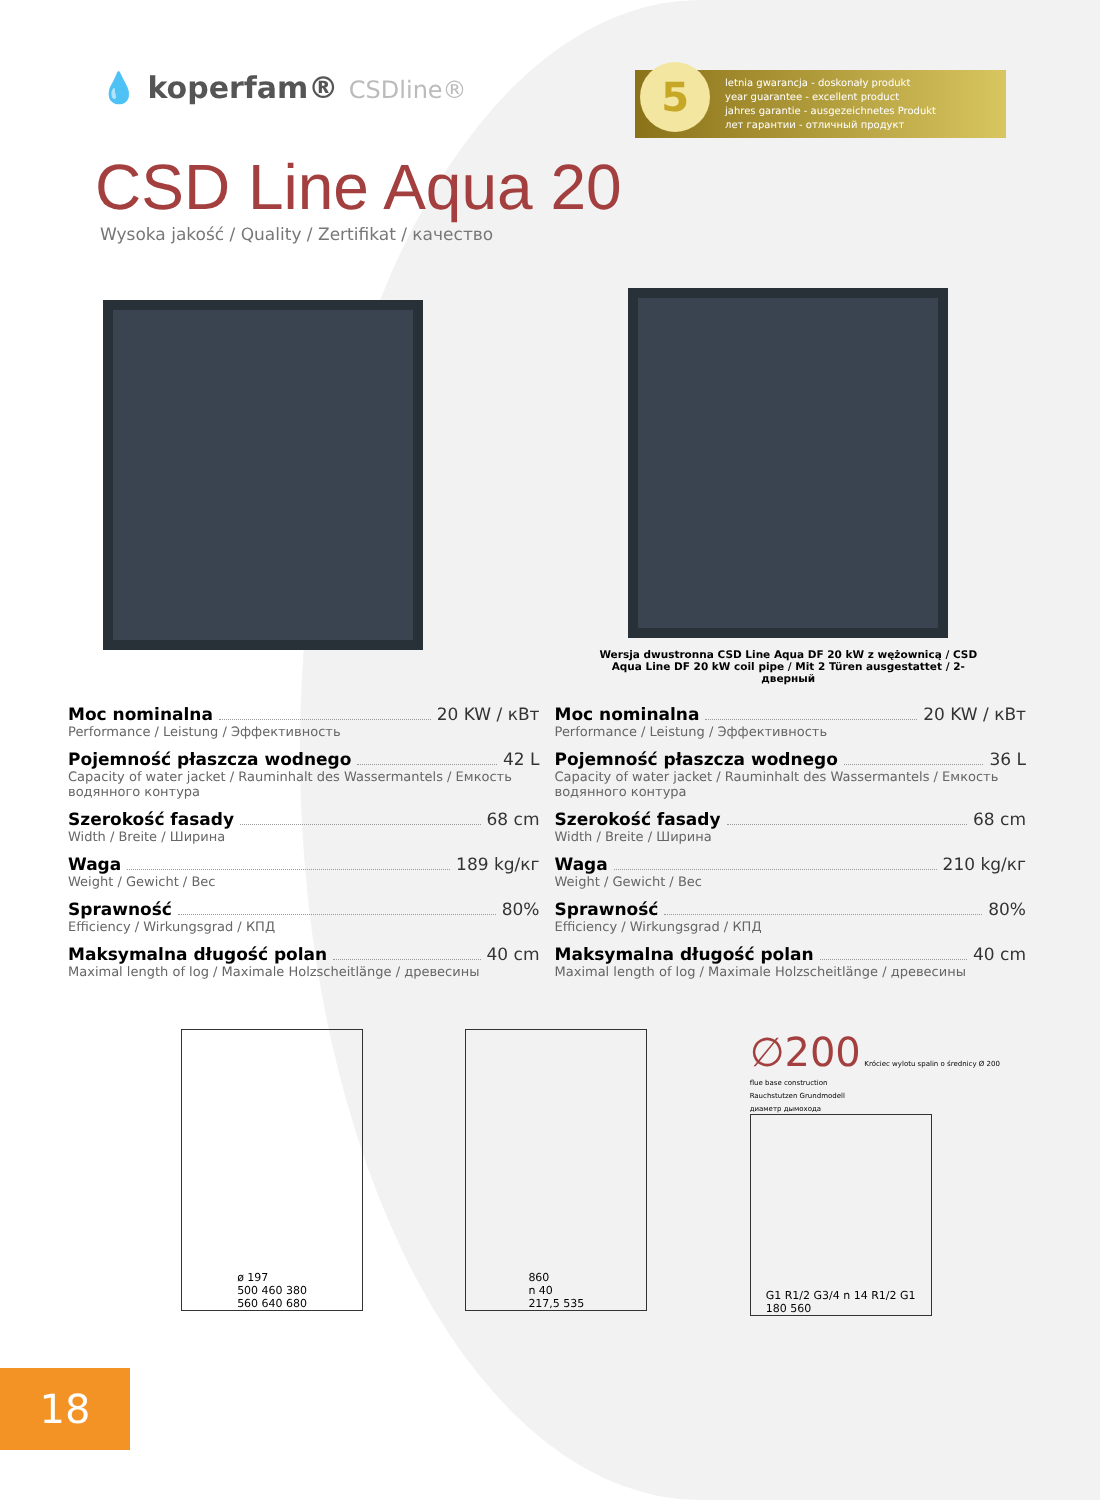💧 koperfam® CSDline®
5 letnia gwarancja - doskonały produkt
year guarantee - excellent product
jahres garantie - ausgezeichnetes Produkt
лет гарантии - отличный продукт
CSD Line Aqua 20
Wysoka jakość / Quality / Zertifikat / качество
Wersja dwustronna CSD Line Aqua DF 20 kW z wężownicą / CSD Aqua Line DF 20 kW coil pipe / Mit 2 Türen ausgestattet / 2-дверный
Moc nominalna 20 KW / кВт
Performance / Leistung / Эффективность
Pojemność płaszcza wodnego 42 L
Capacity of water jacket / Rauminhalt des Wassermantels / Емкость водянного контура
Szerokość fasady 68 cm
Width / Breite / Ширина
Waga 189 kg/кг
Weight / Gewicht / Вес
Sprawność 80%
Efficiency / Wirkungsgrad / КПД
Maksymalna długość polan 40 cm
Maximal length of log / Maximale Holzscheitlänge / древесины
Moc nominalna 20 KW / кВт
Performance / Leistung / Эффективность
Pojemność płaszcza wodnego 36 L
Capacity of water jacket / Rauminhalt des Wassermantels / Емкость водянного контура
Szerokość fasady 68 cm
Width / Breite / Ширина
Waga 210 kg/кг
Weight / Gewicht / Вес
Sprawność 80%
Efficiency / Wirkungsgrad / КПД
Maksymalna długość polan 40 cm
Maximal length of log / Maximale Holzscheitlänge / древесины
ø 197
500 460 380
560 640 680
860
n 40
217,5 535
∅200 Króciec wylotu spalin o średnicy Ø 200
flue base construction
Rauchstutzen Grundmodell
диаметр дымохода
G1 R1/2 G3/4 n 14 R1/2 G1
180 560
18